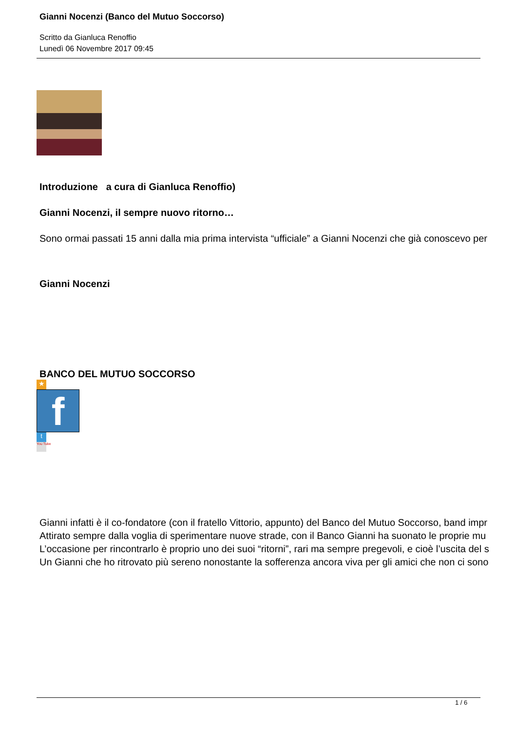Gianni Nocenzi (Banco del Mutuo Soccorso)
Scritto da Gianluca Renoffio
Lunedì 06 Novembre 2017 09:45
Introduzione a cura di Gianluca Renoffio)
Gianni Nocenzi, il sempre nuovo ritorno…
Sono ormai passati 15 anni dalla mia prima intervista “ufficiale” a Gianni Nocenzi che già conoscevo per
Gianni Nocenzi
BANCO DEL MUTUO SOCCORSO
★
f
t
You Tube
Gianni infatti è il co-fondatore (con il fratello Vittorio, appunto) del Banco del Mutuo Soccorso, band impr
Attirato sempre dalla voglia di sperimentare nuove strade, con il Banco Gianni ha suonato le proprie mu
L’occasione per rincontrarlo è proprio uno dei suoi “ritorni”, rari ma sempre pregevoli, e cioè l’uscita del s
Un Gianni che ho ritrovato più sereno nonostante la sofferenza ancora viva per gli amici che non ci sono
1 / 6